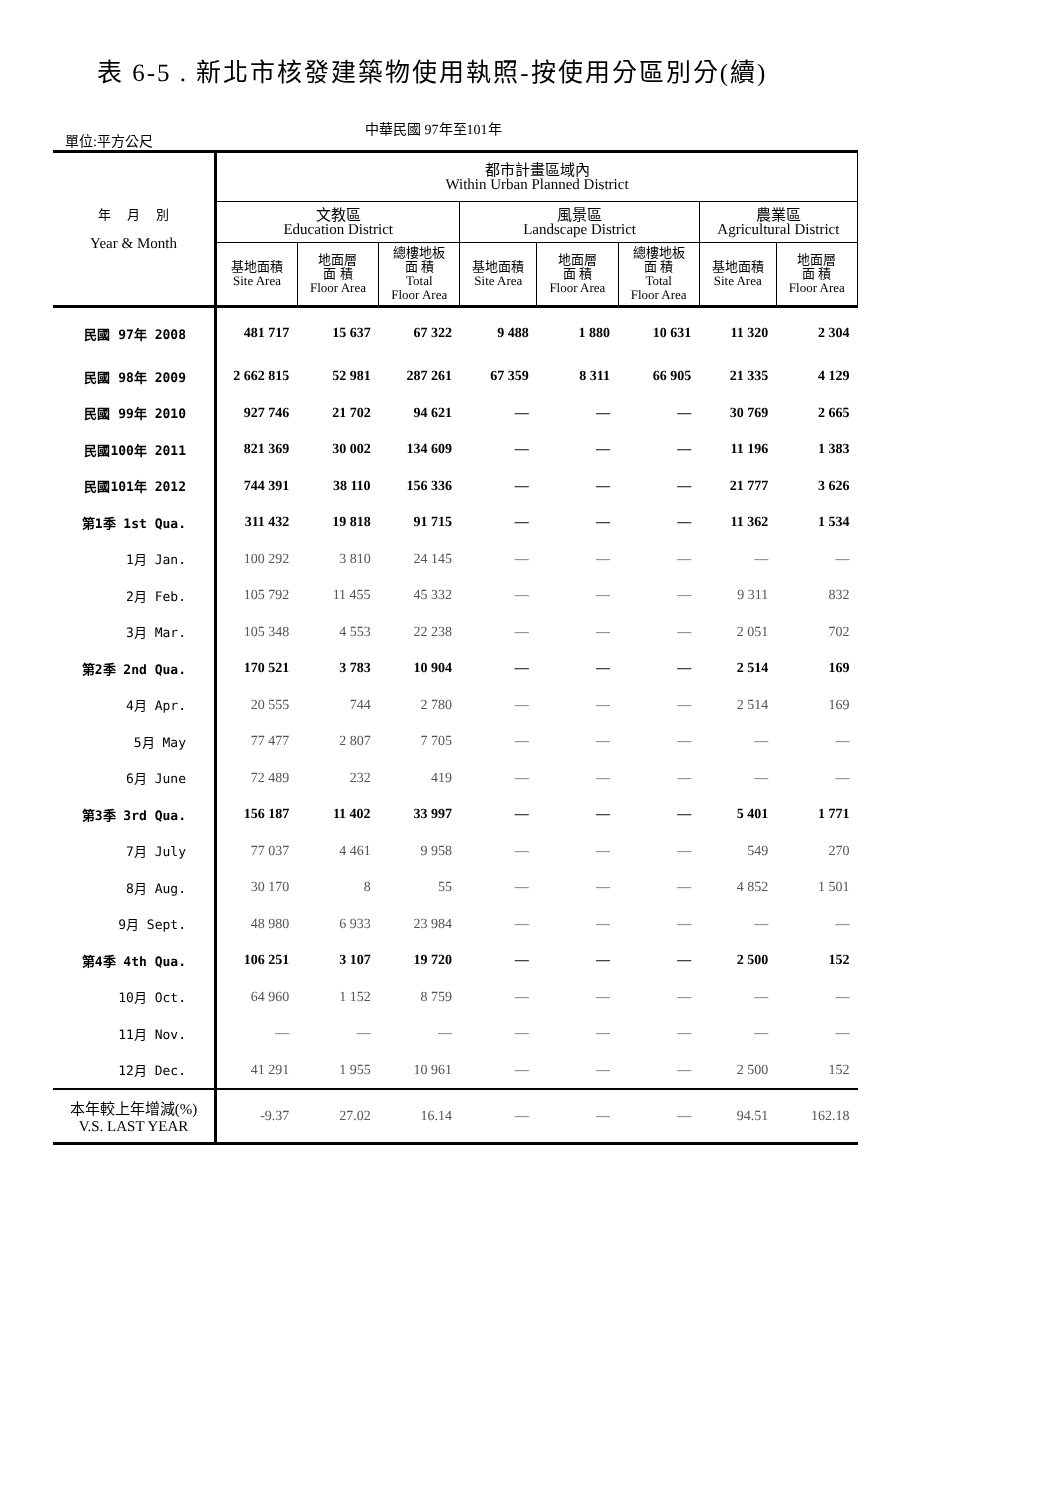表 6-5 . 新北市核發建築物使用執照-按使用分區別分(續)
單位:平方公尺
中華民國 97年至101年
| 年 月 別 Year & Month | 都市計畫區域內 Within Urban Planned District | | | | | | | |
| --- | --- | --- | --- | --- | --- | --- | --- | --- |
| | 文教區 Education District | | | 風景區 Landscape District | | | 農業區 Agricultural District | |
| | 基地面積 Site Area | 地面層 面 積 Floor Area | 總樓地板 面 積 Total Floor Area | 基地面積 Site Area | 地面層 面 積 Floor Area | 總樓地板 面 積 Total Floor Area | 基地面積 Site Area | 地面層 面 積 Floor Area |
| 民國 97年 2008 | 481 717 | 15 637 | 67 322 | 9 488 | 1 880 | 10 631 | 11 320 | 2 304 |
| 民國 98年 2009 | 2 662 815 | 52 981 | 287 261 | 67 359 | 8 311 | 66 905 | 21 335 | 4 129 |
| 民國 99年 2010 | 927 746 | 21 702 | 94 621 | — | — | — | 30 769 | 2 665 |
| 民國100年 2011 | 821 369 | 30 002 | 134 609 | — | — | — | 11 196 | 1 383 |
| 民國101年 2012 | 744 391 | 38 110 | 156 336 | — | — | — | 21 777 | 3 626 |
| 第1季 1st Qua. | 311 432 | 19 818 | 91 715 | — | — | — | 11 362 | 1 534 |
| 1月 Jan. | 100 292 | 3 810 | 24 145 | — | — | — | — | — |
| 2月 Feb. | 105 792 | 11 455 | 45 332 | — | — | — | 9 311 | 832 |
| 3月 Mar. | 105 348 | 4 553 | 22 238 | — | — | — | 2 051 | 702 |
| 第2季 2nd Qua. | 170 521 | 3 783 | 10 904 | — | — | — | 2 514 | 169 |
| 4月 Apr. | 20 555 | 744 | 2 780 | — | — | — | 2 514 | 169 |
| 5月 May | 77 477 | 2 807 | 7 705 | — | — | — | — | — |
| 6月 June | 72 489 | 232 | 419 | — | — | — | — | — |
| 第3季 3rd Qua. | 156 187 | 11 402 | 33 997 | — | — | — | 5 401 | 1 771 |
| 7月 July | 77 037 | 4 461 | 9 958 | — | — | — | 549 | 270 |
| 8月 Aug. | 30 170 | 8 | 55 | — | — | — | 4 852 | 1 501 |
| 9月 Sept. | 48 980 | 6 933 | 23 984 | — | — | — | — | — |
| 第4季 4th Qua. | 106 251 | 3 107 | 19 720 | — | — | — | 2 500 | 152 |
| 10月 Oct. | 64 960 | 1 152 | 8 759 | — | — | — | — | — |
| 11月 Nov. | — | — | — | — | — | — | — | — |
| 12月 Dec. | 41 291 | 1 955 | 10 961 | — | — | — | 2 500 | 152 |
| 本年較上年增減(%) V.S. LAST YEAR | -9.37 | 27.02 | 16.14 | — | — | — | 94.51 | 162.18 |